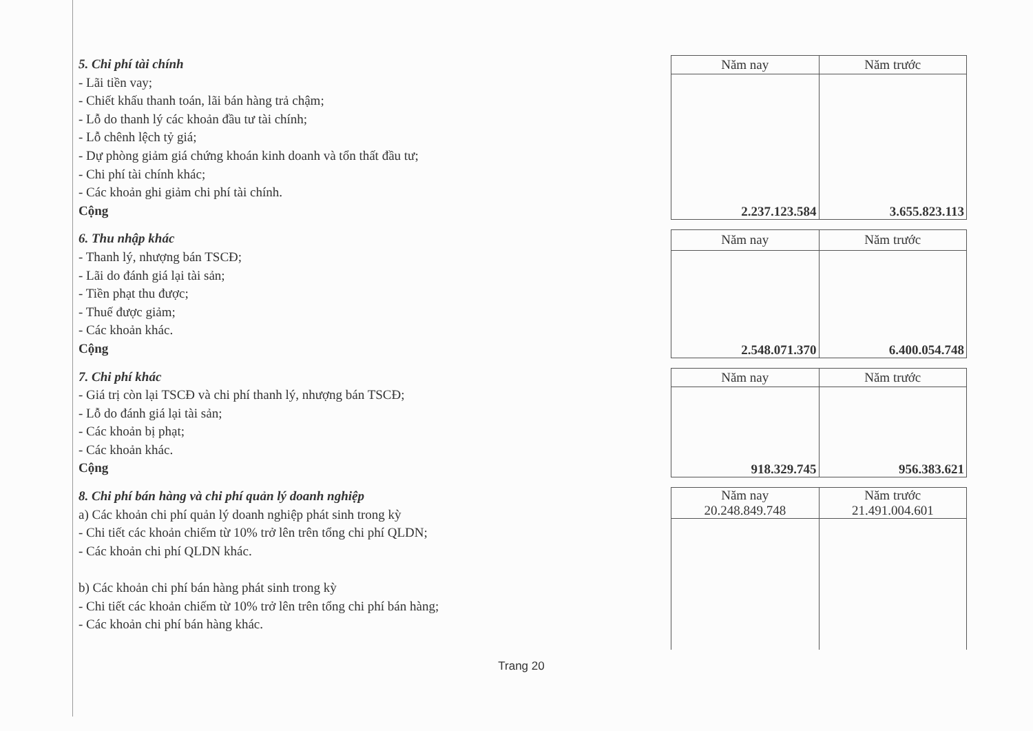5. Chi phí tài chính
- Lãi tiền vay;
- Chiết khấu thanh toán, lãi bán hàng trả chậm;
- Lỗ do thanh lý các khoản đầu tư tài chính;
- Lỗ chênh lệch tỷ giá;
- Dự phòng giảm giá chứng khoán kinh doanh và tổn thất đầu tư;
- Chi phí tài chính khác;
- Các khoản ghi giảm chi phí tài chính.
Cộng
| Năm nay | Năm trước |
| --- | --- |
| 2.237.123.584 | 3.655.823.113 |
6. Thu nhập khác
- Thanh lý, nhượng bán TSCĐ;
- Lãi do đánh giá lại tài sản;
- Tiền phạt thu được;
- Thuế được giảm;
- Các khoản khác.
Cộng
| Năm nay | Năm trước |
| --- | --- |
| 2.548.071.370 | 6.400.054.748 |
7. Chi phí khác
- Giá trị còn lại TSCĐ và chi phí thanh lý, nhượng bán TSCĐ;
- Lỗ do đánh giá lại tài sản;
- Các khoản bị phạt;
- Các khoản khác.
Cộng
| Năm nay | Năm trước |
| --- | --- |
| 918.329.745 | 956.383.621 |
8. Chi phí bán hàng và chi phí quản lý doanh nghiệp
a) Các khoản chi phí quản lý doanh nghiệp phát sinh trong kỳ
- Chi tiết các khoản chiếm từ 10% trở lên trên tổng chi phí QLDN;
- Các khoản chi phí QLDN khác.
b) Các khoản chi phí bán hàng phát sinh trong kỳ
- Chi tiết các khoản chiếm từ 10% trở lên trên tổng chi phí bán hàng;
- Các khoản chi phí bán hàng khác.
| Năm nay 20.248.849.748 | Năm trước 21.491.004.601 |
| --- | --- |
Trang 20